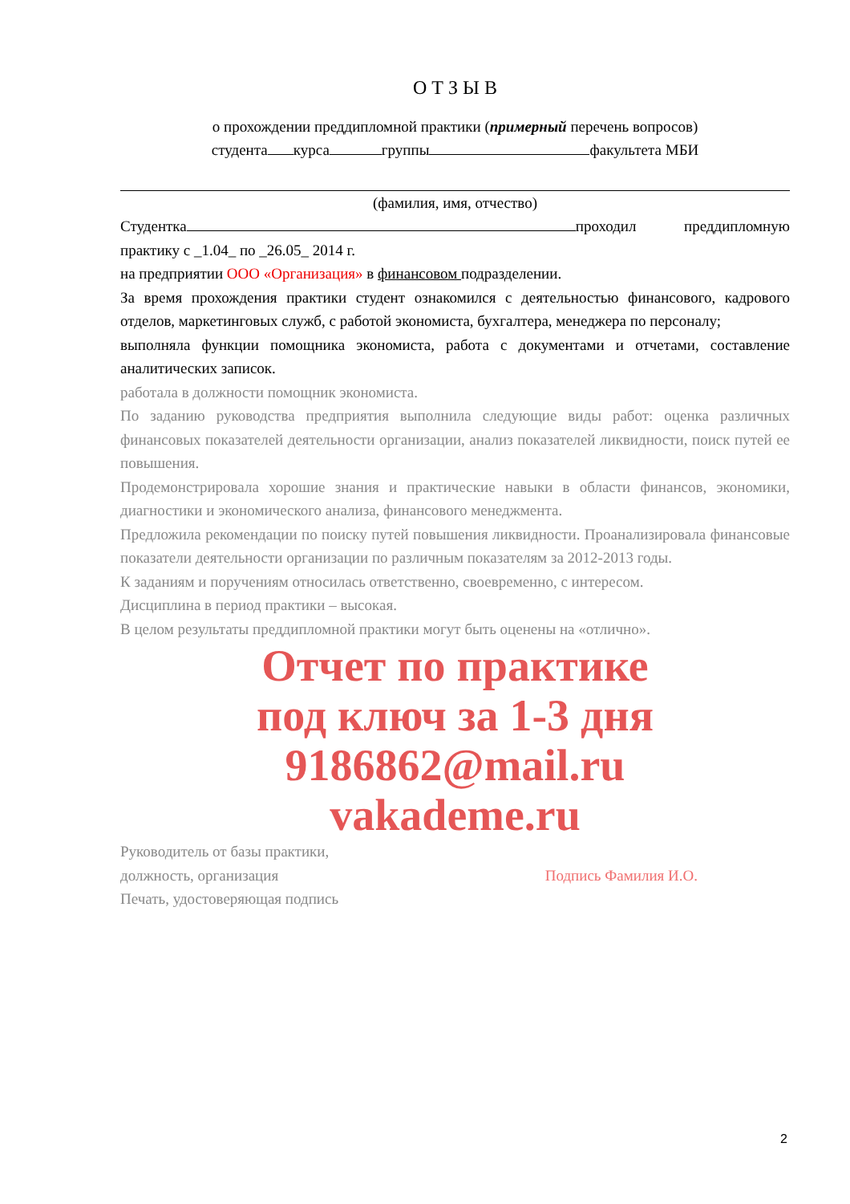О Т З Ы В
о прохождении преддипломной практики (примерный перечень вопросов)
студента курса группы факультета МБИ
(фамилия, имя, отчество)
Студентка проходил преддипломную практику с _1.04_ по _26.05_ 2014 г.
на предприятии ООО «Организация» в финансовом подразделении.
За время прохождения практики студент ознакомился с деятельностью финансового, кадрового отделов, маркетинговых служб, с работой экономиста, бухгалтера, менеджера по персоналу;
выполняла функции помощника экономиста, работа с документами и отчетами, составление аналитических записок.
работала в должности помощник экономиста.
По заданию руководства предприятия выполнила следующие виды работ: оценка различных финансовых показателей деятельности организации, анализ показателей ликвидности, поиск путей ее повышения.
Продемонстрировала хорошие знания и практические навыки в области финансов, экономики, диагностики и экономического анализа, финансового менеджмента.
Предложила рекомендации по поиску путей повышения ликвидности. Проанализировала финансовые показатели деятельности организации по различным показателям за 2012-2013 годы.
К заданиям и поручениям относилась ответственно, своевременно, с интересом.
Дисциплина в период практики – высокая.
В целом результаты преддипломной практики могут быть оценены на «отлично».
Отчет по практике
под ключ за 1-3 дня
9186862@mail.ru
vakademe.ru
Руководитель от базы практики,
должность, организация Подпись Фамилия И.О.
Печать, удостоверяющая подпись
2